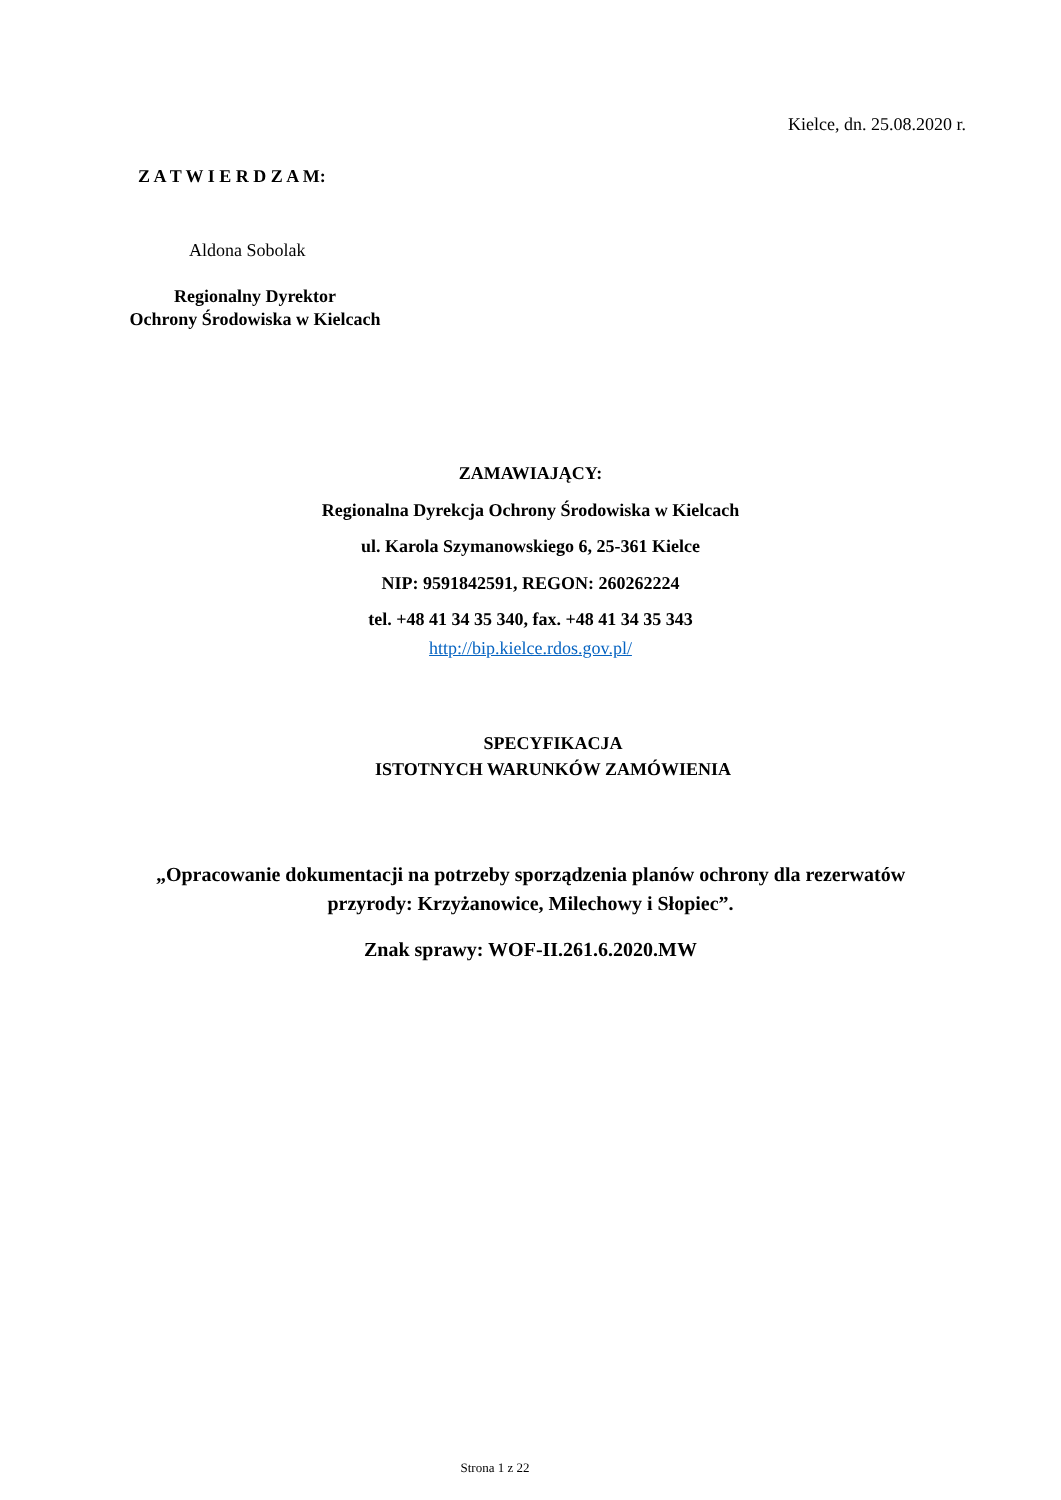Kielce, dn. 25.08.2020 r.
Z A T W I E R D Z A M:
Aldona Sobolak
Regionalny Dyrektor
Ochrony Środowiska w Kielcach
ZAMAWIAJĄCY:
Regionalna Dyrekcja Ochrony Środowiska w Kielcach
ul. Karola Szymanowskiego 6, 25-361 Kielce
NIP: 9591842591, REGON: 260262224
tel. +48 41 34 35 340, fax. +48 41 34 35 343
http://bip.kielce.rdos.gov.pl/
SPECYFIKACJA
ISTOTNYCH WARUNKÓW ZAMÓWIENIA
„Opracowanie dokumentacji na potrzeby sporządzenia planów ochrony dla rezerwatów
przyrody: Krzyżanowice, Milechowy i Słopiec”.
Znak sprawy: WOF-II.261.6.2020.MW
Strona 1 z 22